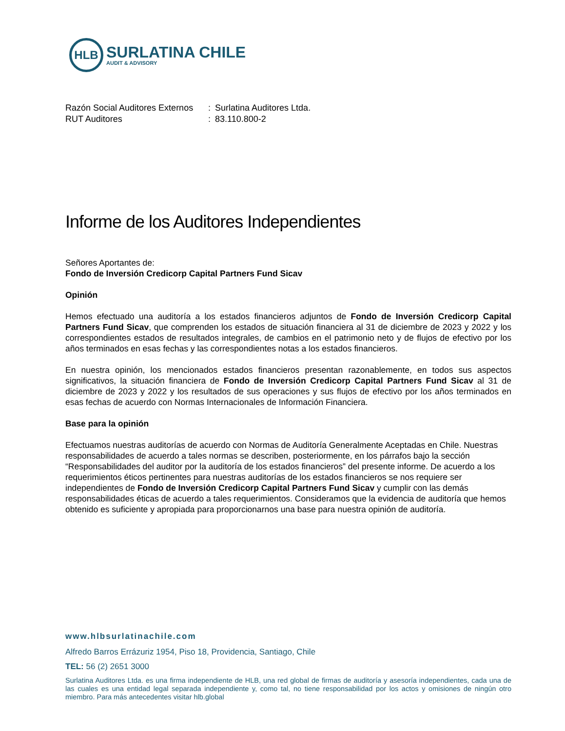HLB
SURLATINA CHILE
AUDIT & ADVISORY
| Razón Social Auditores Externos | : | Surlatina Auditores Ltda. |
| RUT Auditores | : | 83.110.800-2 |
Informe de los Auditores Independientes
Señores Aportantes de:
Fondo de Inversión Credicorp Capital Partners Fund Sicav
Opinión
Hemos efectuado una auditoría a los estados financieros adjuntos de Fondo de Inversión Credicorp Capital Partners Fund Sicav, que comprenden los estados de situación financiera al 31 de diciembre de 2023 y 2022 y los correspondientes estados de resultados integrales, de cambios en el patrimonio neto y de flujos de efectivo por los años terminados en esas fechas y las correspondientes notas a los estados financieros.
En nuestra opinión, los mencionados estados financieros presentan razonablemente, en todos sus aspectos significativos, la situación financiera de Fondo de Inversión Credicorp Capital Partners Fund Sicav al 31 de diciembre de 2023 y 2022 y los resultados de sus operaciones y sus flujos de efectivo por los años terminados en esas fechas de acuerdo con Normas Internacionales de Información Financiera.
Base para la opinión
Efectuamos nuestras auditorías de acuerdo con Normas de Auditoría Generalmente Aceptadas en Chile. Nuestras responsabilidades de acuerdo a tales normas se describen, posteriormente, en los párrafos bajo la sección “Responsabilidades del auditor por la auditoría de los estados financieros” del presente informe. De acuerdo a los requerimientos éticos pertinentes para nuestras auditorías de los estados financieros se nos requiere ser independientes de Fondo de Inversión Credicorp Capital Partners Fund Sicav y cumplir con las demás responsabilidades éticas de acuerdo a tales requerimientos. Consideramos que la evidencia de auditoría que hemos obtenido es suficiente y apropiada para proporcionarnos una base para nuestra opinión de auditoría.
www.hlbsurlatinachile.com
Alfredo Barros Errázuriz 1954, Piso 18, Providencia, Santiago, Chile
TEL: 56 (2) 2651 3000
Surlatina Auditores Ltda. es una firma independiente de HLB, una red global de firmas de auditoría y asesoría independientes, cada una de las cuales es una entidad legal separada independiente y, como tal, no tiene responsabilidad por los actos y omisiones de ningún otro miembro. Para más antecedentes visitar hlb.global